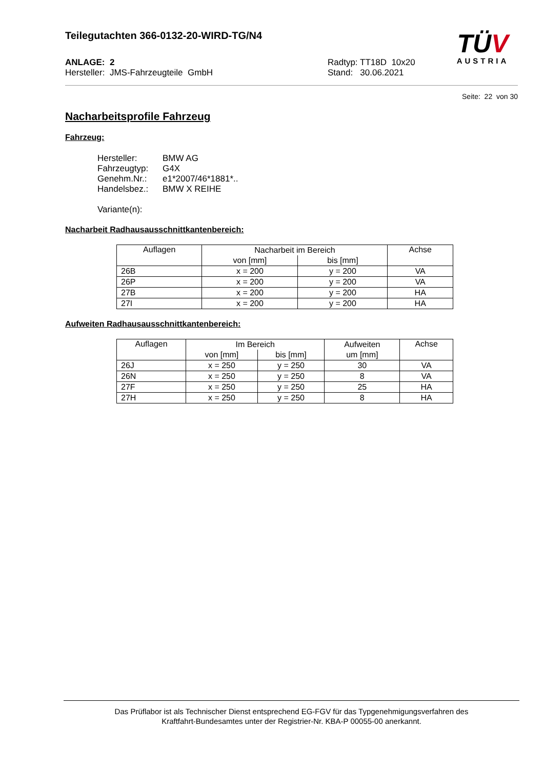Teilegutachten 366-0132-20-WIRD-TG/N4
TÜV
AUSTRIA
ANLAGE: 2
Hersteller: JMS-Fahrzeugteile GmbH
Radtyp: TT18D 10x20
Stand: 30.06.2021
Seite: 22 von 30
Nacharbeitsprofile Fahrzeug
Fahrzeug:
Hersteller: BMW AG
Fahrzeugtyp: G4X
Genehm.Nr.: e1*2007/46*1881*..
Handelsbez.: BMW X REIHE
Variante(n):
Nacharbeit Radhausausschnittkantenbereich:
| Auflagen | Nacharbeit im Bereich | | Achse |
| --- | --- | --- | --- |
| | von [mm] | bis [mm] | |
| 26B | x = 200 | y = 200 | VA |
| 26P | x = 200 | y = 200 | VA |
| 27B | x = 200 | y = 200 | HA |
| 27I | x = 200 | y = 200 | HA |
Aufweiten Radhausausschnittkantenbereich:
| Auflagen | Im Bereich | | Aufweiten | Achse |
| --- | --- | --- | --- | --- |
| | von [mm] | bis [mm] | um [mm] | |
| 26J | x = 250 | y = 250 | 30 | VA |
| 26N | x = 250 | y = 250 | 8 | VA |
| 27F | x = 250 | y = 250 | 25 | HA |
| 27H | x = 250 | y = 250 | 8 | HA |
Das Prüflabor ist als Technischer Dienst entsprechend EG-FGV für das Typgenehmigungsverfahren des
Kraftfahrt-Bundesamtes unter der Registrier-Nr. KBA-P 00055-00 anerkannt.